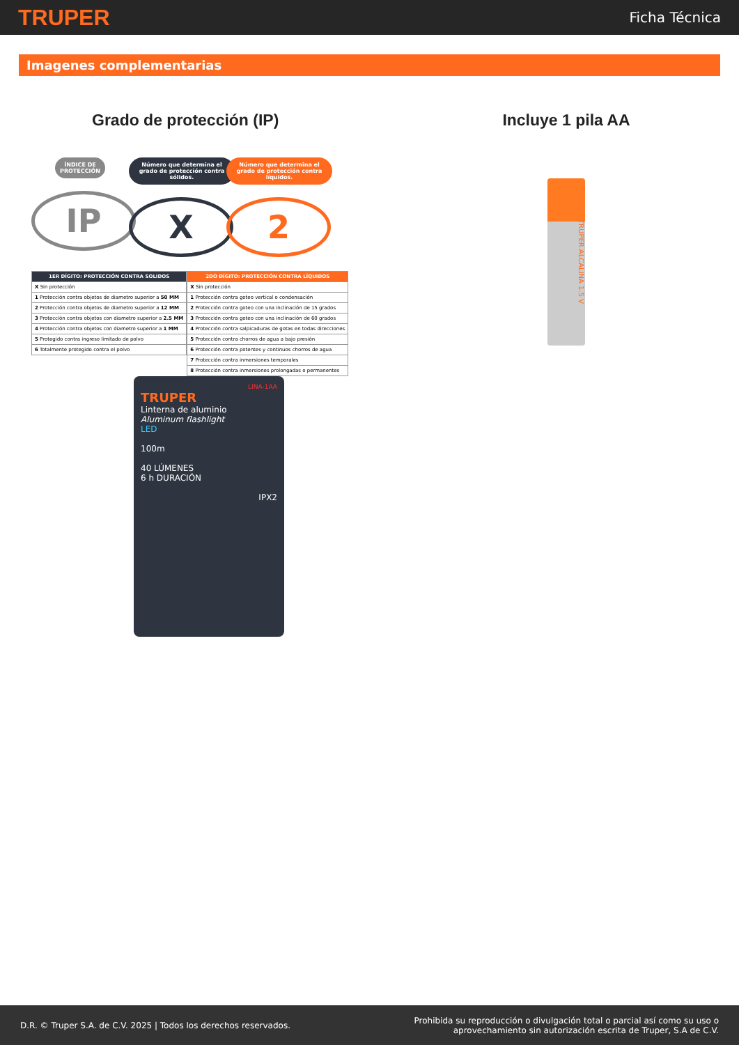TRUPER
Ficha Técnica
Imagenes complementarias
Grado de protección (IP)
ÍNDICE DE PROTECCIÓN
IP
Número que determina el grado de protección contra sólidos.
X
Número que determina el grado de protección contra líquidos.
2
| 1ER DÍGITO: PROTECCIÓN CONTRA SOLIDOS |
| --- |
| X Sin protección |
| 1 Protección contra objetos de diametro superior a 50 MM |
| 2 Protección contra objetos de diametro superior a 12 MM |
| 3 Protección contra objetos con diametro superior a 2.5 MM |
| 4 Protección contra objetos con diametro superior a 1 MM |
| 5 Protegido contra ingreso limitado de polvo |
| 6 Totalmente protegido contra el polvo |
| 2DO DÍGITO: PROTECCIÓN CONTRA LÍQUIDOS |
| --- |
| X Sin protección |
| 1 Protección contra goteo vertical o condensación |
| 2 Protección contra goteo con una inclinación de 15 grados |
| 3 Protección contra goteo con una inclinación de 60 grados |
| 4 Protección contra salpicaduras de gotas en todas direcciones |
| 5 Protección contra chorros de agua a bajo presión |
| 6 Protección contra potentes y continuos chorros de agua |
| 7 Protección contra inmersiones temporales |
| 8 Protección contra inmersiones prolongadas o permanentes |
LINA-1AA
TRUPER
Linterna de aluminio
Aluminum flashlight
LED
100m
40 LÚMENES
6 h DURACIÓN
IPX2
Incluye 1 pila AA
TRUPER ALCALINA 1.5 V
D.R. © Truper S.A. de C.V. 2025 | Todos los derechos reservados.
Prohibida su reproducción o divulgación total o parcial así como su uso o
aprovechamiento sin autorización escrita de Truper, S.A de C.V.